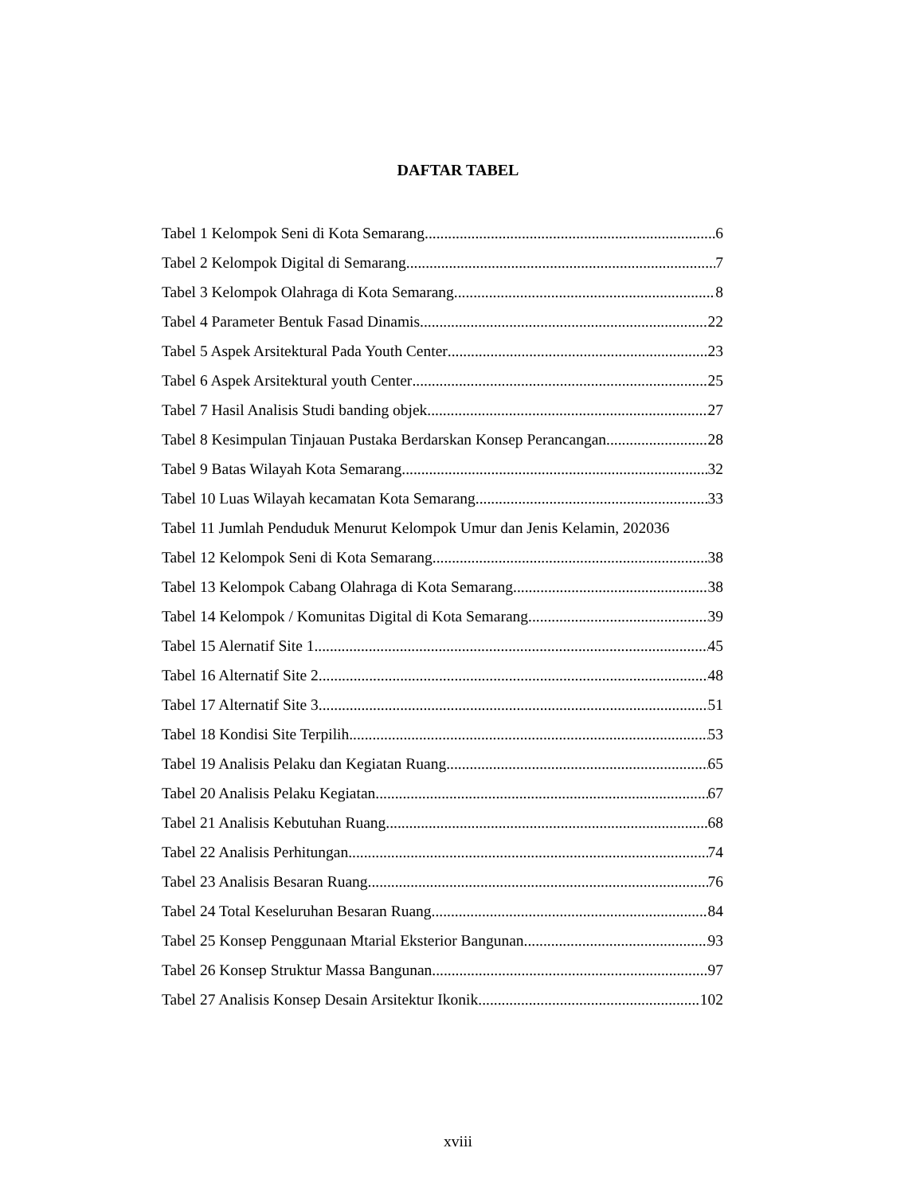DAFTAR TABEL
Tabel 1 Kelompok Seni di Kota Semarang 6
Tabel 2 Kelompok Digital di Semarang 7
Tabel 3 Kelompok Olahraga di Kota Semarang 8
Tabel 4 Parameter Bentuk Fasad Dinamis 22
Tabel 5 Aspek Arsitektural Pada Youth Center 23
Tabel 6 Aspek Arsitektural youth Center 25
Tabel 7 Hasil Analisis Studi banding objek 27
Tabel 8 Kesimpulan Tinjauan Pustaka Berdarskan Konsep Perancangan 28
Tabel 9 Batas Wilayah Kota Semarang 32
Tabel 10 Luas Wilayah kecamatan Kota Semarang 33
Tabel 11 Jumlah Penduduk Menurut Kelompok Umur dan Jenis Kelamin, 2020 36
Tabel 12 Kelompok Seni di Kota Semarang 38
Tabel 13 Kelompok Cabang Olahraga di Kota Semarang 38
Tabel 14 Kelompok / Komunitas Digital di Kota Semarang 39
Tabel 15 Alernatif Site 1 45
Tabel 16 Alternatif Site 2 48
Tabel 17 Alternatif Site 3 51
Tabel 18 Kondisi Site Terpilih 53
Tabel 19 Analisis Pelaku dan Kegiatan Ruang 65
Tabel 20 Analisis Pelaku Kegiatan 67
Tabel 21 Analisis Kebutuhan Ruang 68
Tabel 22 Analisis Perhitungan 74
Tabel 23 Analisis Besaran Ruang 76
Tabel 24 Total Keseluruhan Besaran Ruang 84
Tabel 25 Konsep Penggunaan Mtarial Eksterior Bangunan 93
Tabel 26 Konsep Struktur Massa Bangunan 97
Tabel 27 Analisis Konsep Desain Arsitektur Ikonik 102
xviii